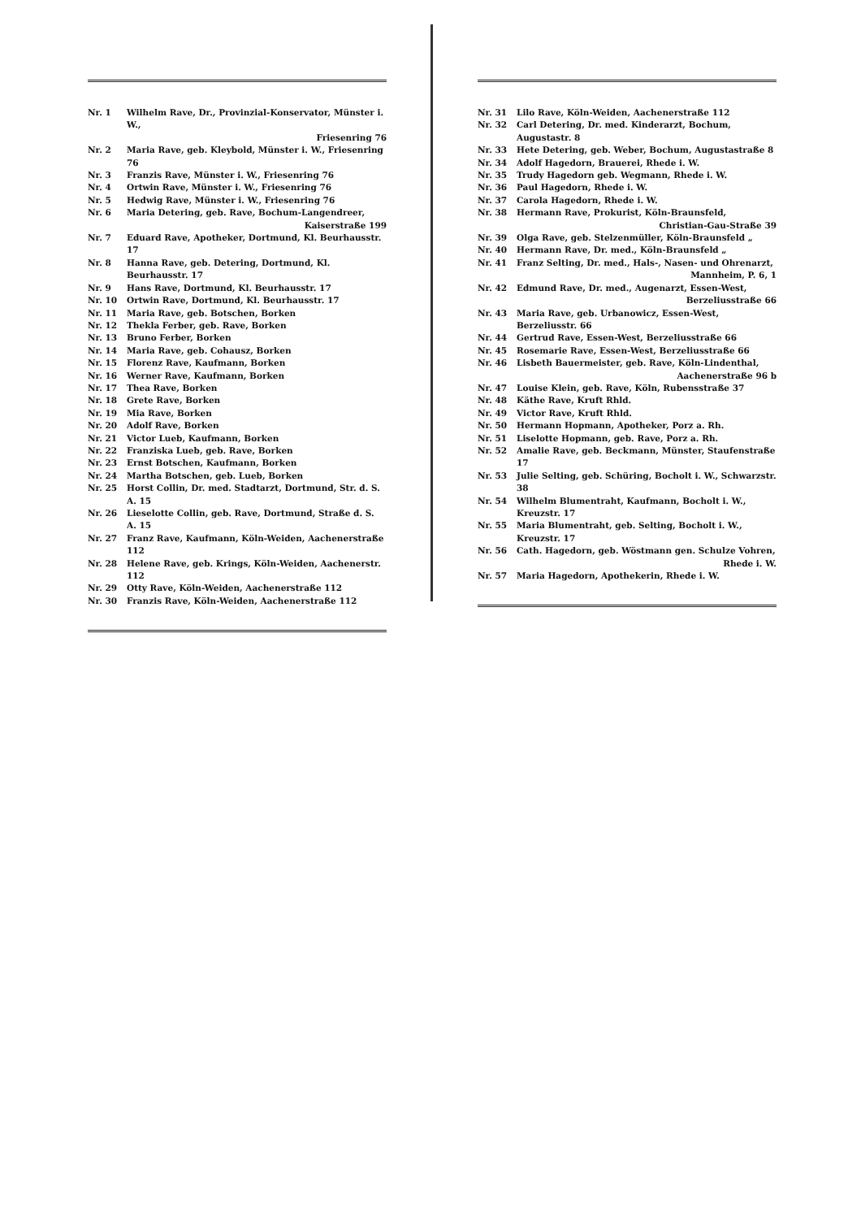| Nr. 1 | Wilhelm Rave, Dr., Provinzial-Konservator, Münster i. W., Friesenring 76 |
| Nr. 2 | Maria Rave, geb. Kleybold, Münster i. W., Friesenring 76 |
| Nr. 3 | Franzis Rave, Münster i. W., Friesenring 76 |
| Nr. 4 | Ortwin Rave, Münster i. W., Friesenring 76 |
| Nr. 5 | Hedwig Rave, Münster i. W., Friesenring 76 |
| Nr. 6 | Maria Detering, geb. Rave, Bochum-Langendreer, Kaiserstraße 199 |
| Nr. 7 | Eduard Rave, Apotheker, Dortmund, Kl. Beurhausstr. 17 |
| Nr. 8 | Hanna Rave, geb. Detering, Dortmund, Kl. Beurhausstr. 17 |
| Nr. 9 | Hans Rave, Dortmund, Kl. Beurhausstr. 17 |
| Nr. 10 | Ortwin Rave, Dortmund, Kl. Beurhausstr. 17 |
| Nr. 11 | Maria Rave, geb. Botschen, Borken |
| Nr. 12 | Thekla Ferber, geb. Rave, Borken |
| Nr. 13 | Bruno Ferber, Borken |
| Nr. 14 | Maria Rave, geb. Cohausz, Borken |
| Nr. 15 | Florenz Rave, Kaufmann, Borken |
| Nr. 16 | Werner Rave, Kaufmann, Borken |
| Nr. 17 | Thea Rave, Borken |
| Nr. 18 | Grete Rave, Borken |
| Nr. 19 | Mia Rave, Borken |
| Nr. 20 | Adolf Rave, Borken |
| Nr. 21 | Victor Lueb, Kaufmann, Borken |
| Nr. 22 | Franziska Lueb, geb. Rave, Borken |
| Nr. 23 | Ernst Botschen, Kaufmann, Borken |
| Nr. 24 | Martha Botschen, geb. Lueb, Borken |
| Nr. 25 | Horst Collin, Dr. med. Stadtarzt, Dortmund, Str. d. S. A. 15 |
| Nr. 26 | Lieselotte Collin, geb. Rave, Dortmund, Straße d. S. A. 15 |
| Nr. 27 | Franz Rave, Kaufmann, Köln-Weiden, Aachenerstraße 112 |
| Nr. 28 | Helene Rave, geb. Krings, Köln-Weiden, Aachenerstr. 112 |
| Nr. 29 | Otty Rave, Köln-Weiden, Aachenerstraße 112 |
| Nr. 30 | Franzis Rave, Köln-Weiden, Aachenerstraße 112 |
| Nr. 31 | Lilo Rave, Köln-Weiden, Aachenerstraße 112 |
| Nr. 32 | Carl Detering, Dr. med. Kinderarzt, Bochum, Augustastr. 8 |
| Nr. 33 | Hete Detering, geb. Weber, Bochum, Augustastraße 8 |
| Nr. 34 | Adolf Hagedorn, Brauerei, Rhede i. W. |
| Nr. 35 | Trudy Hagedorn geb. Wegmann, Rhede i. W. |
| Nr. 36 | Paul Hagedorn, Rhede i. W. |
| Nr. 37 | Carola Hagedorn, Rhede i. W. |
| Nr. 38 | Hermann Rave, Prokurist, Köln-Braunsfeld, Christian-Gau-Straße 39 |
| Nr. 39 | Olga Rave, geb. Stelzenmüller, Köln-Braunsfeld „ |
| Nr. 40 | Hermann Rave, Dr. med., Köln-Braunsfeld „ |
| Nr. 41 | Franz Selting, Dr. med., Hals-, Nasen- und Ohrenarzt, Mannheim, P. 6, 1 |
| Nr. 42 | Edmund Rave, Dr. med., Augenarzt, Essen-West, Berzeliusstraße 66 |
| Nr. 43 | Maria Rave, geb. Urbanowicz, Essen-West, Berzeliusstr. 66 |
| Nr. 44 | Gertrud Rave, Essen-West, Berzeliusstraße 66 |
| Nr. 45 | Rosemarie Rave, Essen-West, Berzeliusstraße 66 |
| Nr. 46 | Lisbeth Bauermeister, geb. Rave, Köln-Lindenthal, Aachenerstraße 96 b |
| Nr. 47 | Louise Klein, geb. Rave, Köln, Rubensstraße 37 |
| Nr. 48 | Käthe Rave, Kruft Rhld. |
| Nr. 49 | Victor Rave, Kruft Rhld. |
| Nr. 50 | Hermann Hopmann, Apotheker, Porz a. Rh. |
| Nr. 51 | Liselotte Hopmann, geb. Rave, Porz a. Rh. |
| Nr. 52 | Amalie Rave, geb. Beckmann, Münster, Staufenstraße 17 |
| Nr. 53 | Julie Selting, geb. Schüring, Bocholt i. W., Schwarzstr. 38 |
| Nr. 54 | Wilhelm Blumentraht, Kaufmann, Bocholt i. W., Kreuzstr. 17 |
| Nr. 55 | Maria Blumentraht, geb. Selting, Bocholt i. W., Kreuzstr. 17 |
| Nr. 56 | Cath. Hagedorn, geb. Wöstmann gen. Schulze Vohren, Rhede i. W. |
| Nr. 57 | Maria Hagedorn, Apothekerin, Rhede i. W. |